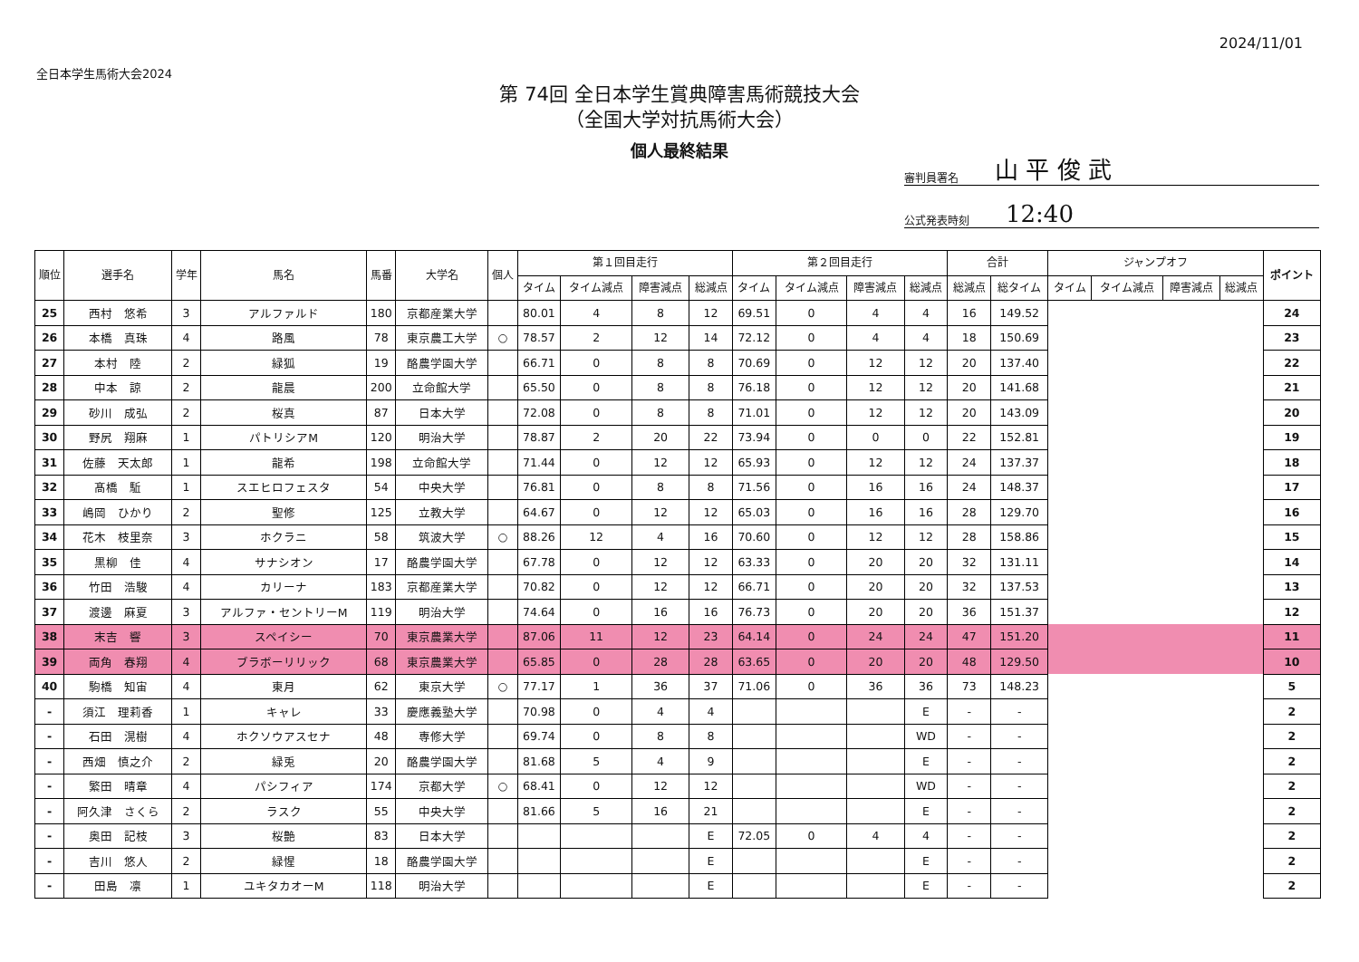2024/11/01
全日本学生馬術大会2024
第 74回 全日本学生賞典障害馬術競技大会
（全国大学対抗馬術大会）
個人最終結果
審判員署名 山 平 俊 武
公式発表時刻 12:40
| 順位 | 選手名 | 学年 | 馬名 | 馬番 | 大学名 | 個人 | 第１回目走行 | | | | 第２回目走行 | | | | 合計 | | ジャンプオフ | | | | ポイント |
| --- | --- | --- | --- | --- | --- | --- | --- | --- | --- | --- | --- | --- | --- | --- | --- | --- | --- | --- | --- | --- | --- |
| | | | | | | | タイム | タイム減点 | 障害減点 | 総減点 | タイム | タイム減点 | 障害減点 | 総減点 | 総減点 | 総タイム | タイム | タイム減点 | 障害減点 | 総減点 | |
| 25 | 西村 悠希 | 3 | アルファルド | 180 | 京都産業大学 | | 80.01 | 4 | 8 | 12 | 69.51 | 0 | 4 | 4 | 16 | 149.52 | | | | | 24 |
| 26 | 本橋 真珠 | 4 | 路風 | 78 | 東京農工大学 | ○ | 78.57 | 2 | 12 | 14 | 72.12 | 0 | 4 | 4 | 18 | 150.69 | | | | | 23 |
| 27 | 本村 陸 | 2 | 緑狐 | 19 | 酪農学園大学 | | 66.71 | 0 | 8 | 8 | 70.69 | 0 | 12 | 12 | 20 | 137.40 | | | | | 22 |
| 28 | 中本 諒 | 2 | 龍晨 | 200 | 立命館大学 | | 65.50 | 0 | 8 | 8 | 76.18 | 0 | 12 | 12 | 20 | 141.68 | | | | | 21 |
| 29 | 砂川 成弘 | 2 | 桜真 | 87 | 日本大学 | | 72.08 | 0 | 8 | 8 | 71.01 | 0 | 12 | 12 | 20 | 143.09 | | | | | 20 |
| 30 | 野尻 翔麻 | 1 | パトリシアM | 120 | 明治大学 | | 78.87 | 2 | 20 | 22 | 73.94 | 0 | 0 | 0 | 22 | 152.81 | | | | | 19 |
| 31 | 佐藤 天太郎 | 1 | 龍希 | 198 | 立命館大学 | | 71.44 | 0 | 12 | 12 | 65.93 | 0 | 12 | 12 | 24 | 137.37 | | | | | 18 |
| 32 | 髙橋 駈 | 1 | スエヒロフェスタ | 54 | 中央大学 | | 76.81 | 0 | 8 | 8 | 71.56 | 0 | 16 | 16 | 24 | 148.37 | | | | | 17 |
| 33 | 嶋岡 ひかり | 2 | 聖修 | 125 | 立教大学 | | 64.67 | 0 | 12 | 12 | 65.03 | 0 | 16 | 16 | 28 | 129.70 | | | | | 16 |
| 34 | 花木 枝里奈 | 3 | ホクラニ | 58 | 筑波大学 | ○ | 88.26 | 12 | 4 | 16 | 70.60 | 0 | 12 | 12 | 28 | 158.86 | | | | | 15 |
| 35 | 黒柳 佳 | 4 | サナシオン | 17 | 酪農学園大学 | | 67.78 | 0 | 12 | 12 | 63.33 | 0 | 20 | 20 | 32 | 131.11 | | | | | 14 |
| 36 | 竹田 浩駿 | 4 | カリーナ | 183 | 京都産業大学 | | 70.82 | 0 | 12 | 12 | 66.71 | 0 | 20 | 20 | 32 | 137.53 | | | | | 13 |
| 37 | 渡邊 麻夏 | 3 | アルファ・セントリーM | 119 | 明治大学 | | 74.64 | 0 | 16 | 16 | 76.73 | 0 | 20 | 20 | 36 | 151.37 | | | | | 12 |
| 38 | 末吉 響 | 3 | スペイシー | 70 | 東京農業大学 | | 87.06 | 11 | 12 | 23 | 64.14 | 0 | 24 | 24 | 47 | 151.20 | | | | | 11 |
| 39 | 両角 春翔 | 4 | ブラボーリリック | 68 | 東京農業大学 | | 65.85 | 0 | 28 | 28 | 63.65 | 0 | 20 | 20 | 48 | 129.50 | | | | | 10 |
| 40 | 駒橋 知宙 | 4 | 東月 | 62 | 東京大学 | ○ | 77.17 | 1 | 36 | 37 | 71.06 | 0 | 36 | 36 | 73 | 148.23 | | | | | 5 |
| - | 須江 理莉香 | 1 | キャレ | 33 | 慶應義塾大学 | | 70.98 | 0 | 4 | 4 | | | | E | - | - | | | | | 2 |
| - | 石田 滉樹 | 4 | ホクソウアスセナ | 48 | 専修大学 | | 69.74 | 0 | 8 | 8 | | | | WD | - | - | | | | | 2 |
| - | 西畑 慎之介 | 2 | 緑兎 | 20 | 酪農学園大学 | | 81.68 | 5 | 4 | 9 | | | | E | - | - | | | | | 2 |
| - | 繁田 晴章 | 4 | パシフィア | 174 | 京都大学 | ○ | 68.41 | 0 | 12 | 12 | | | | WD | - | - | | | | | 2 |
| - | 阿久津 さくら | 2 | ラスク | 55 | 中央大学 | | 81.66 | 5 | 16 | 21 | | | | E | - | - | | | | | 2 |
| - | 奥田 記枝 | 3 | 桜艶 | 83 | 日本大学 | | | | | E | 72.05 | 0 | 4 | 4 | - | - | | | | | 2 |
| - | 吉川 悠人 | 2 | 緑惺 | 18 | 酪農学園大学 | | | | | E | | | | E | - | - | | | | | 2 |
| - | 田島 凛 | 1 | ユキタカオーM | 118 | 明治大学 | | | | | E | | | | E | - | - | | | | | 2 |